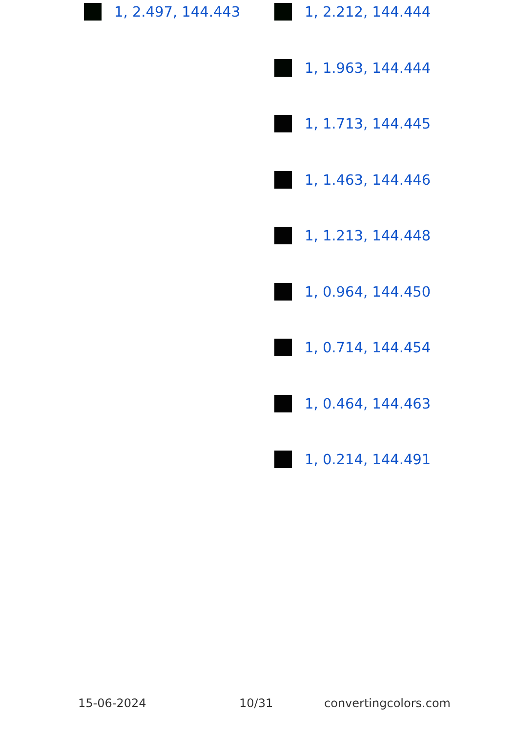1, 2.497, 144.443 1, 2.212, 144.444
1, 1.963, 144.444
1, 1.713, 144.445
1, 1.463, 144.446
1, 1.213, 144.448
1, 0.964, 144.450
1, 0.714, 144.454
1, 0.464, 144.463
1, 0.214, 144.491
15-06-2024 10/31 convertingcolors.com